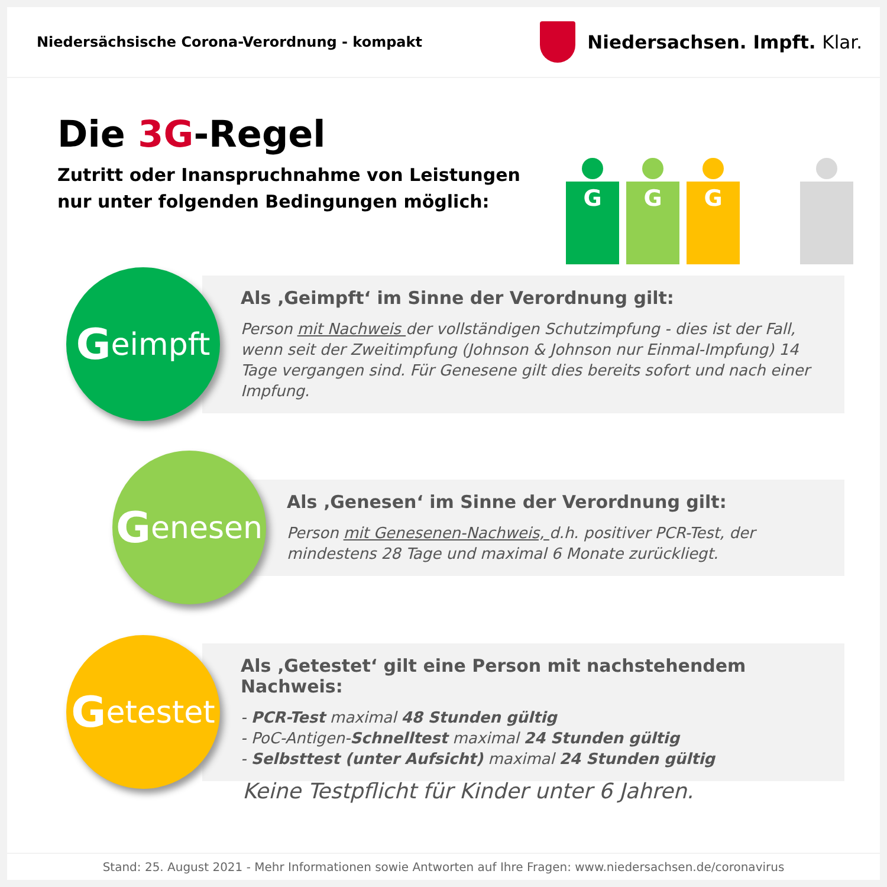Niedersächsische Corona-Verordnung - kompakt
Niedersachsen. Impft. Klar.
Die 3G-Regel
Zutritt oder Inanspruchnahme von Leistungen
nur unter folgenden Bedingungen möglich:
G G G
Geimpft
Als ‚Geimpft‘ im Sinne der Verordnung gilt:
Person mit Nachweis der vollständigen Schutzimpfung - dies ist der Fall, wenn seit der Zweitimpfung (Johnson & Johnson nur Einmal-Impfung) 14 Tage vergangen sind. Für Genesene gilt dies bereits sofort und nach einer Impfung.
Genesen
Als ‚Genesen‘ im Sinne der Verordnung gilt:
Person mit Genesenen-Nachweis, d.h. positiver PCR-Test, der mindestens 28 Tage und maximal 6 Monate zurückliegt.
Getestet
Als ‚Getestet‘ gilt eine Person mit nachstehendem Nachweis:
- PCR-Test maximal 48 Stunden gültig
- PoC-Antigen-Schnelltest maximal 24 Stunden gültig
- Selbsttest (unter Aufsicht) maximal 24 Stunden gültig
Keine Testpflicht für Kinder unter 6 Jahren.
Stand: 25. August 2021 - Mehr Informationen sowie Antworten auf Ihre Fragen: www.niedersachsen.de/coronavirus